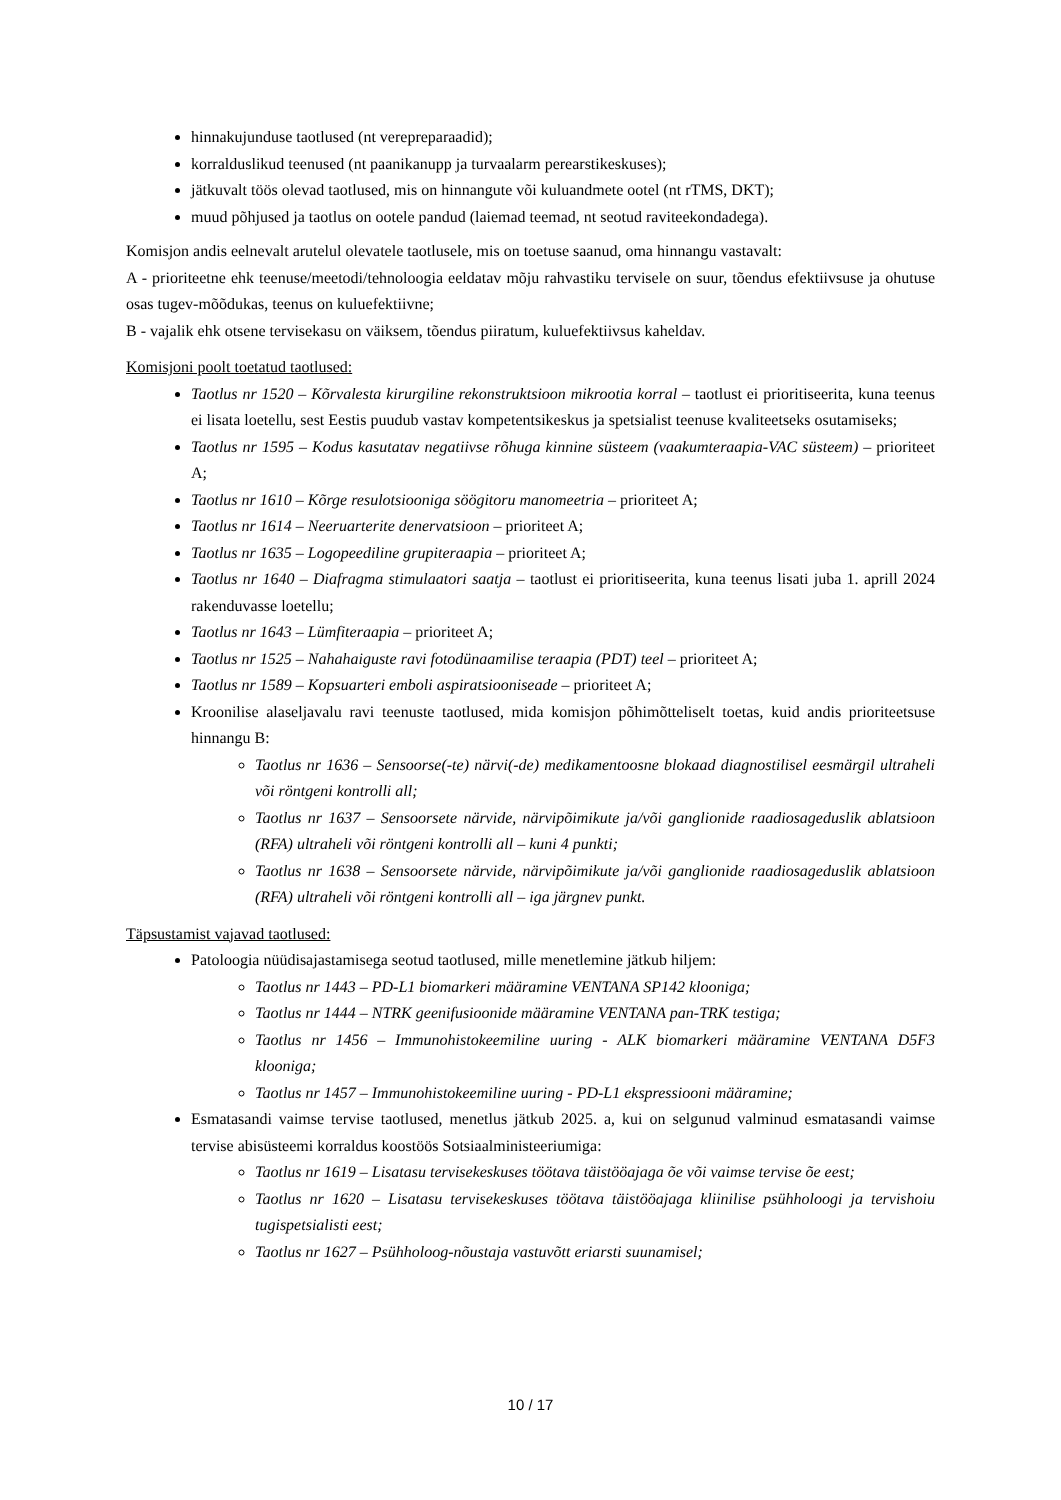hinnakujunduse taotlused (nt verepreparaadid);
korralduslikud teenused (nt paanikanupp ja turvaalarm perearstikeskuses);
jätkuvalt töös olevad taotlused, mis on hinnangute või kuluandmete ootel (nt rTMS, DKT);
muud põhjused ja taotlus on ootele pandud (laiemad teemad, nt seotud raviteekondadega).
Komisjon andis eelnevalt arutelul olevatele taotlusele, mis on toetuse saanud, oma hinnangu vastavalt:
A - prioriteetne ehk teenuse/meetodi/tehnoloogia eeldatav mõju rahvastiku tervisele on suur, tõendus efektiivsuse ja ohutuse osas tugev-mõõdukas, teenus on kuluefektiivne;
B - vajalik ehk otsene tervisekasu on väiksem, tõendus piiratum, kuluefektiivsus kaheldav.
Komisjoni poolt toetatud taotlused:
Taotlus nr 1520 – Kõrvalesta kirurgiline rekonstruktsioon mikrootia korral – taotlust ei prioritiseerita, kuna teenus ei lisata loetellu, sest Eestis puudub vastav kompetentsikeskus ja spetsialist teenuse kvaliteetseks osutamiseks;
Taotlus nr 1595 – Kodus kasutatav negatiivse rõhuga kinnine süsteem (vaakumteraapia-VAC süsteem) – prioriteet A;
Taotlus nr 1610 – Kõrge resulotsiooniga söögitoru manomeetria – prioriteet A;
Taotlus nr 1614 – Neeruarterite denervatsioon – prioriteet A;
Taotlus nr 1635 – Logopeediline grupiteraapia – prioriteet A;
Taotlus nr 1640 – Diafragma stimulaatori saatja – taotlust ei prioritiseerita, kuna teenus lisati juba 1. aprill 2024 rakenduvasse loetellu;
Taotlus nr 1643 – Lümfiteraapia – prioriteet A;
Taotlus nr 1525 – Nahahaiguste ravi fotodünaamilise teraapia (PDT) teel – prioriteet A;
Taotlus nr 1589 – Kopsuarteri emboli aspiratsiooniseade – prioriteet A;
Kroonilise alaseljavalu ravi teenuste taotlused, mida komisjon põhimõtteliselt toetas, kuid andis prioriteetsuse hinnangu B:
Taotlus nr 1636 – Sensoorse(-te) närvi(-de) medikamentoosne blokaad diagnostilisel eesmärgil ultraheli või röntgeni kontrolli all;
Taotlus nr 1637 – Sensoorsete närvide, närvipõimikute ja/või ganglionide raadiosageduslik ablatsioon (RFA) ultraheli või röntgeni kontrolli all – kuni 4 punkti;
Taotlus nr 1638 – Sensoorsete närvide, närvipõimikute ja/või ganglionide raadiosageduslik ablatsioon (RFA) ultraheli või röntgeni kontrolli all – iga järgnev punkt.
Täpsustamist vajavad taotlused:
Patoloogia nüüdisajastamisega seotud taotlused, mille menetlemine jätkub hiljem:
Taotlus nr 1443 – PD-L1 biomarkeri määramine VENTANA SP142 klooniga;
Taotlus nr 1444 – NTRK geenifusioonide määramine VENTANA pan-TRK testiga;
Taotlus nr 1456 – Immunohistokeemiline uuring - ALK biomarkeri määramine VENTANA D5F3 klooniga;
Taotlus nr 1457 – Immunohistokeemiline uuring - PD-L1 ekspressiooni määramine;
Esmatasandi vaimse tervise taotlused, menetlus jätkub 2025. a, kui on selgunud valminud esmatasandi vaimse tervise abisüsteemi korraldus koostöös Sotsiaalministeeriumiga:
Taotlus nr 1619 – Lisatasu tervisekeskuses töötava täistööajaga õe või vaimse tervise õe eest;
Taotlus nr 1620 – Lisatasu tervisekeskuses töötava täistööajaga kliinilise psühholoogi ja tervishoiu tugispetsialisti eest;
Taotlus nr 1627 – Psühholoog-nõustaja vastuvõtt eriarsti suunamisel;
10 / 17